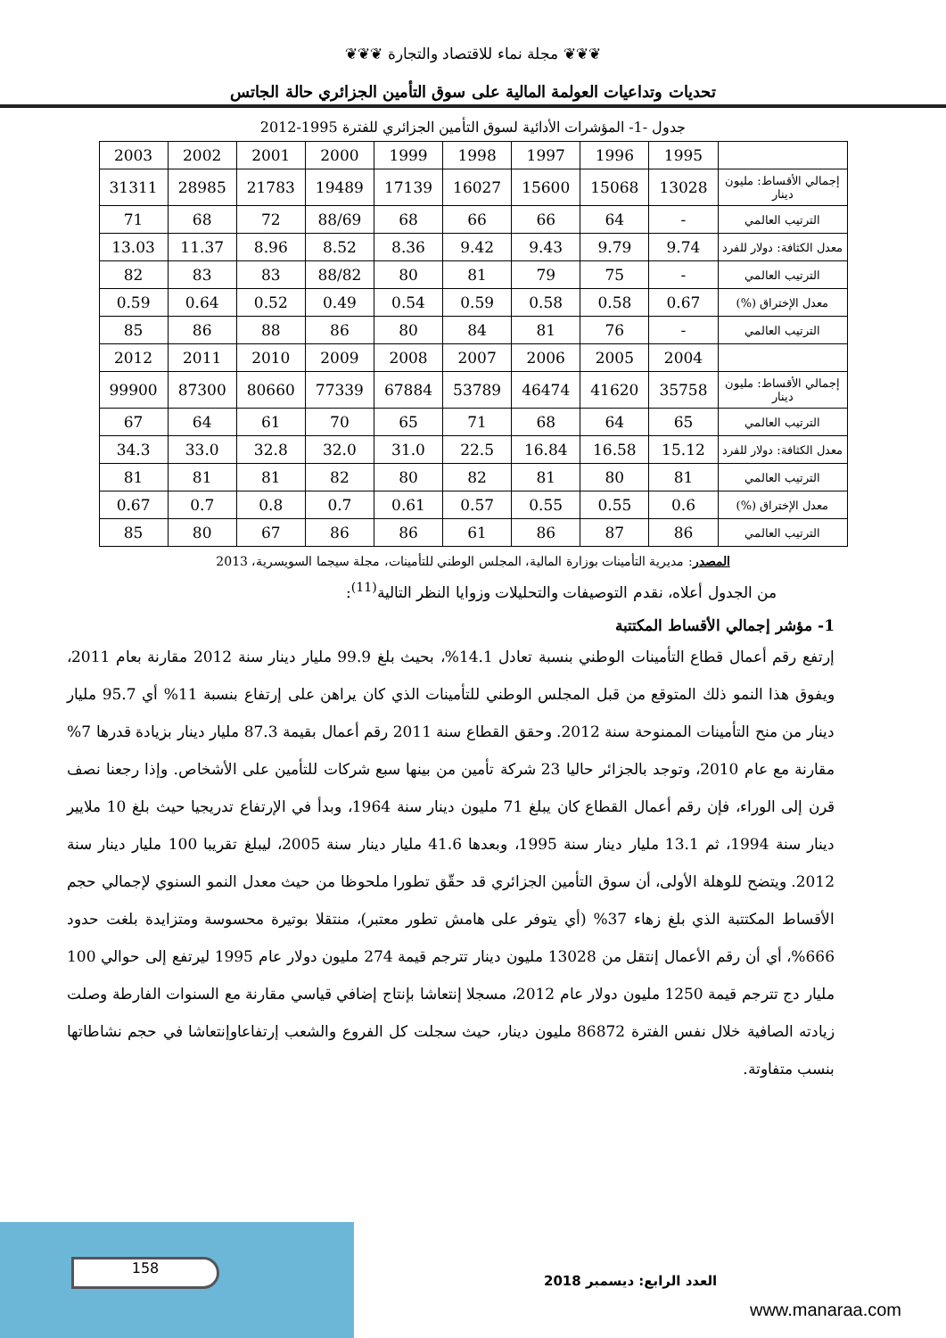❦❦❦ مجلة نماء للاقتصاد والتجارة ❦❦❦
تحديات وتداعيات العولمة المالية على سوق التأمين الجزائري حالة الجاتس
جدول -1- المؤشرات الأدائية لسوق التأمين الجزائري للفترة 1995-2012
| | 1995 | 1996 | 1997 | 1998 | 1999 | 2000 | 2001 | 2002 | 2003 |
| --- | --- | --- | --- | --- | --- | --- | --- | --- | --- |
| إجمالي الأقساط: مليون دينار | 13028 | 15068 | 15600 | 16027 | 17139 | 19489 | 21783 | 28985 | 31311 |
| الترتيب العالمي | - | 64 | 66 | 66 | 68 | 88/69 | 72 | 68 | 71 |
| معدل الكثافة: دولار للفرد | 9.74 | 9.79 | 9.43 | 9.42 | 8.36 | 8.52 | 8.96 | 11.37 | 13.03 |
| الترتيب العالمي | - | 75 | 79 | 81 | 80 | 88/82 | 83 | 83 | 82 |
| معدل الإختراق (%) | 0.67 | 0.58 | 0.58 | 0.59 | 0.54 | 0.49 | 0.52 | 0.64 | 0.59 |
| الترتيب العالمي | - | 76 | 81 | 84 | 80 | 86 | 88 | 86 | 85 |
| | 2004 | 2005 | 2006 | 2007 | 2008 | 2009 | 2010 | 2011 | 2012 |
| إجمالي الأقساط: مليون دينار | 35758 | 41620 | 46474 | 53789 | 67884 | 77339 | 80660 | 87300 | 99900 |
| الترتيب العالمي | 65 | 64 | 68 | 71 | 65 | 70 | 61 | 64 | 67 |
| معدل الكثافة: دولار للفرد | 15.12 | 16.58 | 16.84 | 22.5 | 31.0 | 32.0 | 32.8 | 33.0 | 34.3 |
| الترتيب العالمي | 81 | 80 | 81 | 82 | 80 | 82 | 81 | 81 | 81 |
| معدل الإختراق (%) | 0.6 | 0.55 | 0.55 | 0.57 | 0.61 | 0.7 | 0.8 | 0.7 | 0.67 |
| الترتيب العالمي | 86 | 87 | 86 | 61 | 86 | 86 | 67 | 80 | 85 |
المصدر: مديرية التأمينات بوزارة المالية، المجلس الوطني للتأمينات، مجلة سيجما السويسرية، 2013
من الجدول أعلاه، نقدم التوصيفات والتحليلات وزوايا النظر التالية<sup>(11)</sup>:
1- مؤشر إجمالي الأقساط المكتتبة
إرتفع رقم أعمال قطاع التأمينات الوطني بنسبة تعادل 14.1%، بحيث بلغ 99.9 مليار دينار سنة 2012 مقارنة بعام 2011، ويفوق هذا النمو ذلك المتوقع من قبل المجلس الوطني للتأمينات الذي كان يراهن على إرتفاع بنسبة 11% أي 95.7 مليار دينار من منح التأمينات الممنوحة سنة 2012. وحقق القطاع سنة 2011 رقم أعمال بقيمة 87.3 مليار دينار بزيادة قدرها 7% مقارنة مع عام 2010، وتوجد بالجزائر حاليا 23 شركة تأمين من بينها سبع شركات للتأمين على الأشخاص. وإذا رجعنا نصف قرن إلى الوراء، فإن رقم أعمال القطاع كان يبلغ 71 مليون دينار سنة 1964، وبدأ في الإرتفاع تدريجيا حيث بلغ 10 ملايير دينار سنة 1994، ثم 13.1 مليار دينار سنة 1995، وبعدها 41.6 مليار دينار سنة 2005، ليبلغ تقريبا 100 مليار دينار سنة 2012. ويتضح للوهلة الأولى، أن سوق التأمين الجزائري قد حقّق تطورا ملحوظا من حيث معدل النمو السنوي لإجمالي حجم الأقساط المكتتبة الذي بلغ زهاء 37% (أي يتوفر على هامش تطور معتبر)، منتقلا بوتيرة محسوسة ومتزايدة بلغت حدود 666%، أي أن رقم الأعمال إنتقل من 13028 مليون دينار تترجم قيمة 274 مليون دولار عام 1995 ليرتفع إلى حوالي 100 مليار دج تترجم قيمة 1250 مليون دولار عام 2012، مسجلا إنتعاشا بإنتاج إضافي قياسي مقارنة مع السنوات الفارطة وصلت زيادته الصافية خلال نفس الفترة 86872 مليون دينار، حيث سجلت كل الفروع والشعب إرتفاعاوإنتعاشا في حجم نشاطاتها بنسب متفاوتة.
158 العدد الرابع: ديسمبر 2018
www.manaraa.com